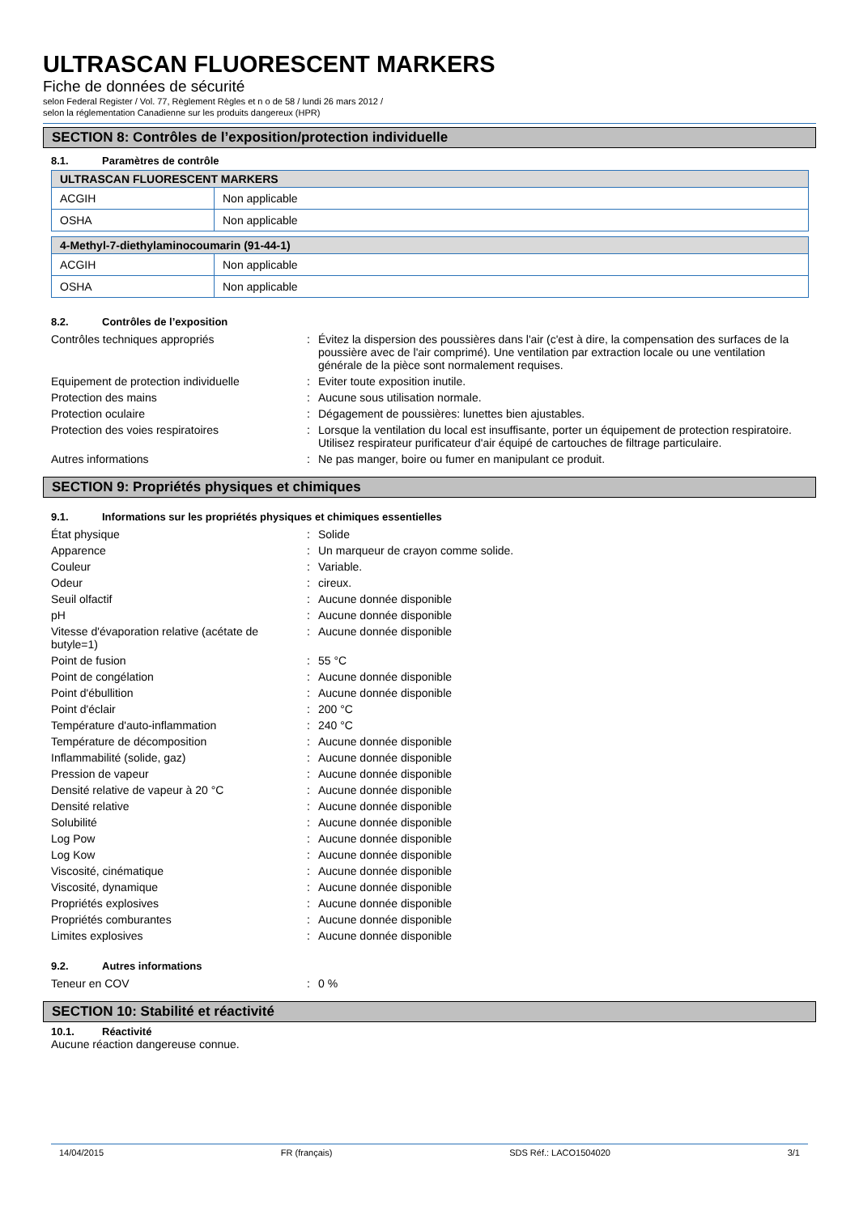ULTRASCAN FLUORESCENT MARKERS
Fiche de données de sécurité
selon Federal Register / Vol. 77, Règlement Règles et n o de 58 / lundi 26 mars 2012 /
selon la réglementation Canadienne sur les produits dangereux (HPR)
SECTION 8: Contrôles de l’exposition/protection individuelle
8.1. Paramètres de contrôle
| ULTRASCAN FLUORESCENT MARKERS | |
| --- | --- |
| ACGIH | Non applicable |
| OSHA | Non applicable |
| 4-Methyl-7-diethylaminocoumarin (91-44-1) | |
| --- | --- |
| ACGIH | Non applicable |
| OSHA | Non applicable |
8.2. Contrôles de l’exposition
| Contrôles techniques appropriés | : | Évitez la dispersion des poussières dans l'air (c'est à dire, la compensation des surfaces de la poussière avec de l'air comprimé). Une ventilation par extraction locale ou une ventilation générale de la pièce sont normalement requises. |
| Equipement de protection individuelle | : | Eviter toute exposition inutile. |
| Protection des mains | : | Aucune sous utilisation normale. |
| Protection oculaire | : | Dégagement de poussières: lunettes bien ajustables. |
| Protection des voies respiratoires | : | Lorsque la ventilation du local est insuffisante, porter un équipement de protection respiratoire. Utilisez respirateur purificateur d'air équipé de cartouches de filtrage particulaire. |
| Autres informations | : | Ne pas manger, boire ou fumer en manipulant ce produit. |
SECTION 9: Propriétés physiques et chimiques
9.1. Informations sur les propriétés physiques et chimiques essentielles
| État physique | : | Solide |
| Apparence | : | Un marqueur de crayon comme solide. |
| Couleur | : | Variable. |
| Odeur | : | cireux. |
| Seuil olfactif | : | Aucune donnée disponible |
| pH | : | Aucune donnée disponible |
| Vitesse d'évaporation relative (acétate de butyle=1) | : | Aucune donnée disponible |
| Point de fusion | : | 55 °C |
| Point de congélation | : | Aucune donnée disponible |
| Point d'ébullition | : | Aucune donnée disponible |
| Point d'éclair | : | 200 °C |
| Température d'auto-inflammation | : | 240 °C |
| Température de décomposition | : | Aucune donnée disponible |
| Inflammabilité (solide, gaz) | : | Aucune donnée disponible |
| Pression de vapeur | : | Aucune donnée disponible |
| Densité relative de vapeur à 20 °C | : | Aucune donnée disponible |
| Densité relative | : | Aucune donnée disponible |
| Solubilité | : | Aucune donnée disponible |
| Log Pow | : | Aucune donnée disponible |
| Log Kow | : | Aucune donnée disponible |
| Viscosité, cinématique | : | Aucune donnée disponible |
| Viscosité, dynamique | : | Aucune donnée disponible |
| Propriétés explosives | : | Aucune donnée disponible |
| Propriétés comburantes | : | Aucune donnée disponible |
| Limites explosives | : | Aucune donnée disponible |
9.2. Autres informations
| Teneur en COV | : | 0 % |
SECTION 10: Stabilité et réactivité
10.1. Réactivité
Aucune réaction dangereuse connue.
14/04/2015 FR (français) SDS Réf.: LACO1504020 3/1